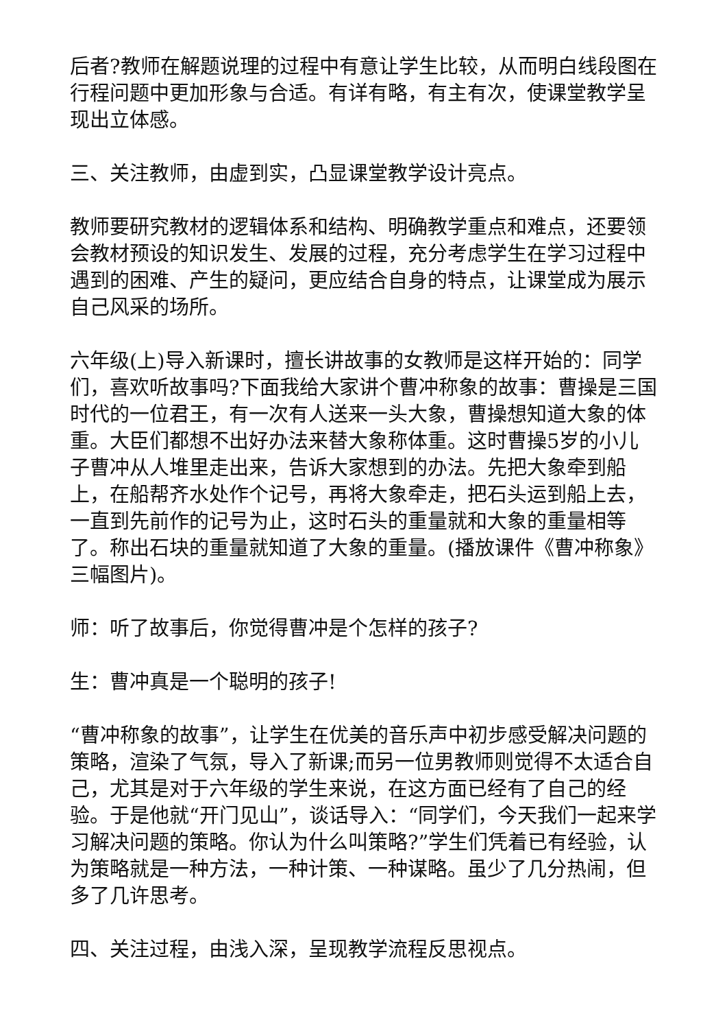后者?教师在解题说理的过程中有意让学生比较，从而明白线段图在行程问题中更加形象与合适。有详有略，有主有次，使课堂教学呈现出立体感。
三、关注教师，由虚到实，凸显课堂教学设计亮点。
教师要研究教材的逻辑体系和结构、明确教学重点和难点，还要领会教材预设的知识发生、发展的过程，充分考虑学生在学习过程中遇到的困难、产生的疑问，更应结合自身的特点，让课堂成为展示自己风采的场所。
六年级(上)导入新课时，擅长讲故事的女教师是这样开始的：同学们，喜欢听故事吗?下面我给大家讲个曹冲称象的故事：曹操是三国时代的一位君王，有一次有人送来一头大象，曹操想知道大象的体重。大臣们都想不出好办法来替大象称体重。这时曹操5岁的小儿子曹冲从人堆里走出来，告诉大家想到的办法。先把大象牵到船上，在船帮齐水处作个记号，再将大象牵走，把石头运到船上去，一直到先前作的记号为止，这时石头的重量就和大象的重量相等了。称出石块的重量就知道了大象的重量。(播放课件《曹冲称象》三幅图片)。
师：听了故事后，你觉得曹冲是个怎样的孩子?
生：曹冲真是一个聪明的孩子!
“曹冲称象的故事”，让学生在优美的音乐声中初步感受解决问题的策略，渲染了气氛，导入了新课;而另一位男教师则觉得不太适合自己，尤其是对于六年级的学生来说，在这方面已经有了自己的经验。于是他就“开门见山”，谈话导入：“同学们，今天我们一起来学习解决问题的策略。你认为什么叫策略?”学生们凭着已有经验，认为策略就是一种方法，一种计策、一种谋略。虽少了几分热闹，但多了几许思考。
四、关注过程，由浅入深，呈现教学流程反思视点。